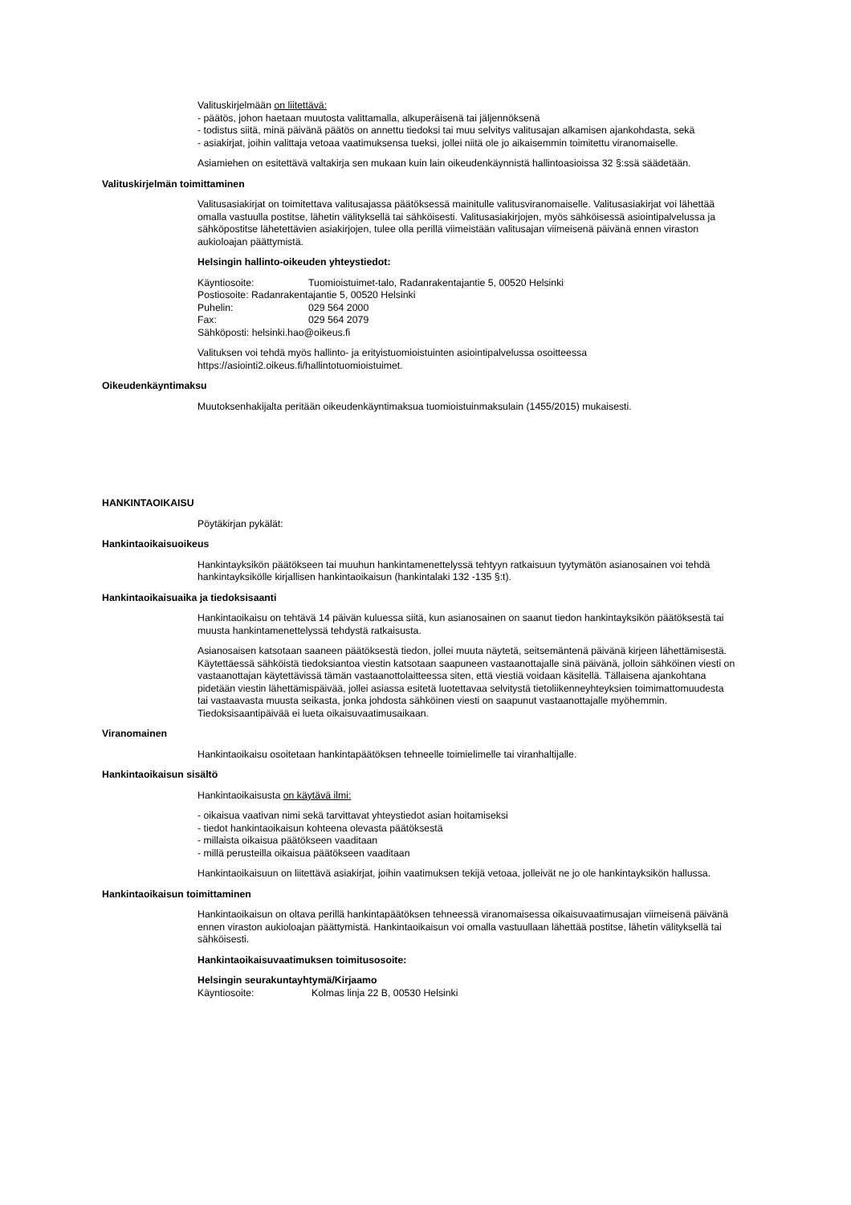Valituskirjelmään on liitettävä:
- päätös, johon haetaan muutosta valittamalla, alkuperäisenä tai jäljennöksenä
- todistus siitä, minä päivänä päätös on annettu tiedoksi tai muu selvitys valitusajan alkamisen ajankohdasta, sekä
- asiakirjat, joihin valittaja vetoaa vaatimuksensa tueksi, jollei niitä ole jo aikaisemmin toimitettu viranomaiselle.
Asiamiehen on esitettävä valtakirja sen mukaan kuin lain oikeudenkäynnistä hallintoasioissa 32 §:ssä säädetään.
Valituskirjelmän toimittaminen
Valitusasiakirjat on toimitettava valitusajassa päätöksessä mainitulle valitusviranomaiselle. Valitusasiakirjat voi lähettää omalla vastuulla postitse, lähetin välityksellä tai sähköisesti. Valitusasiakirjojen, myös sähköisessä asiointipalvelussa ja sähköpostitse lähetettävien asiakirjojen, tulee olla perillä viimeistään valitusajan viimeisenä päivänä ennen viraston aukioloajan päättymistä.
Helsingin hallinto-oikeuden yhteystiedot:
Käyntiosoite: Tuomioistuimet-talo, Radanrakentajantie 5, 00520 Helsinki
Postiosoite: Radanrakentajantie 5, 00520 Helsinki
Puhelin: 029 564 2000
Fax: 029 564 2079
Sähköposti: helsinki.hao@oikeus.fi
Valituksen voi tehdä myös hallinto- ja erityistuomioistuinten asiointipalvelussa osoitteessa https://asiointi2.oikeus.fi/hallintotuomioistuimet.
Oikeudenkäyntimaksu
Muutoksenhakijalta peritään oikeudenkäyntimaksua tuomioistuinmaksulain (1455/2015) mukaisesti.
HANKINTAOIKAISU
Pöytäkirjan pykälät:
Hankintaoikaisuoikeus
Hankintayksikön päätökseen tai muuhun hankintamenettelyssä tehtyyn ratkaisuun tyytymätön asianosainen voi tehdä hankintayksikölle kirjallisen hankintaoikaisun (hankintalaki 132 -135 §:t).
Hankintaoikaisuaika ja tiedoksisaanti
Hankintaoikaisu on tehtävä 14 päivän kuluessa siitä, kun asianosainen on saanut tiedon hankintayksikön päätöksestä tai muusta hankintamenettelyssä tehdystä ratkaisusta.
Asianosaisen katsotaan saaneen päätöksestä tiedon, jollei muuta näytetä, seitsemäntenä päivänä kirjeen lähettämisestä. Käytettäessä sähköistä tiedoksiantoa viestin katsotaan saapuneen vastaanottajalle sinä päivänä, jolloin sähköinen viesti on vastaanottajan käytettävissä tämän vastaanottolaitteessa siten, että viestiä voidaan käsitellä. Tällaisena ajankohtana pidetään viestin lähettämispäivää, jollei asiassa esitetä luotettavaa selvitystä tietoliikenneyhteyksien toimimattomuudesta tai vastaavasta muusta seikasta, jonka johdosta sähköinen viesti on saapunut vastaanottajalle myöhemmin. Tiedoksisaantipäivää ei lueta oikaisuvaatimusaikaan.
Viranomainen
Hankintaoikaisu osoitetaan hankintapäätöksen tehneelle toimielimelle tai viranhaltijalle.
Hankintaoikaisun sisältö
Hankintaoikaisusta on käytävä ilmi:
- oikaisua vaativan nimi sekä tarvittavat yhteystiedot asian hoitamiseksi
- tiedot hankintaoikaisun kohteena olevasta päätöksestä
- millaista oikaisua päätökseen vaaditaan
- millä perusteilla oikaisua päätökseen vaaditaan
Hankintaoikaisuun on liitettävä asiakirjat, joihin vaatimuksen tekijä vetoaa, jolleivät ne jo ole hankintayksikön hallussa.
Hankintaoikaisun toimittaminen
Hankintaoikaisun on oltava perillä hankintapäätöksen tehneessä viranomaisessa oikaisuvaatimusajan viimeisenä päivänä ennen viraston aukioloajan päättymistä. Hankintaoikaisun voi omalla vastuullaan lähettää postitse, lähetin välityksellä tai sähköisesti.
Hankintaoikaisuvaatimuksen toimitusosoite:
Helsingin seurakuntayhtymä/Kirjaamo
Käyntiosoite: Kolmas linja 22 B, 00530 Helsinki